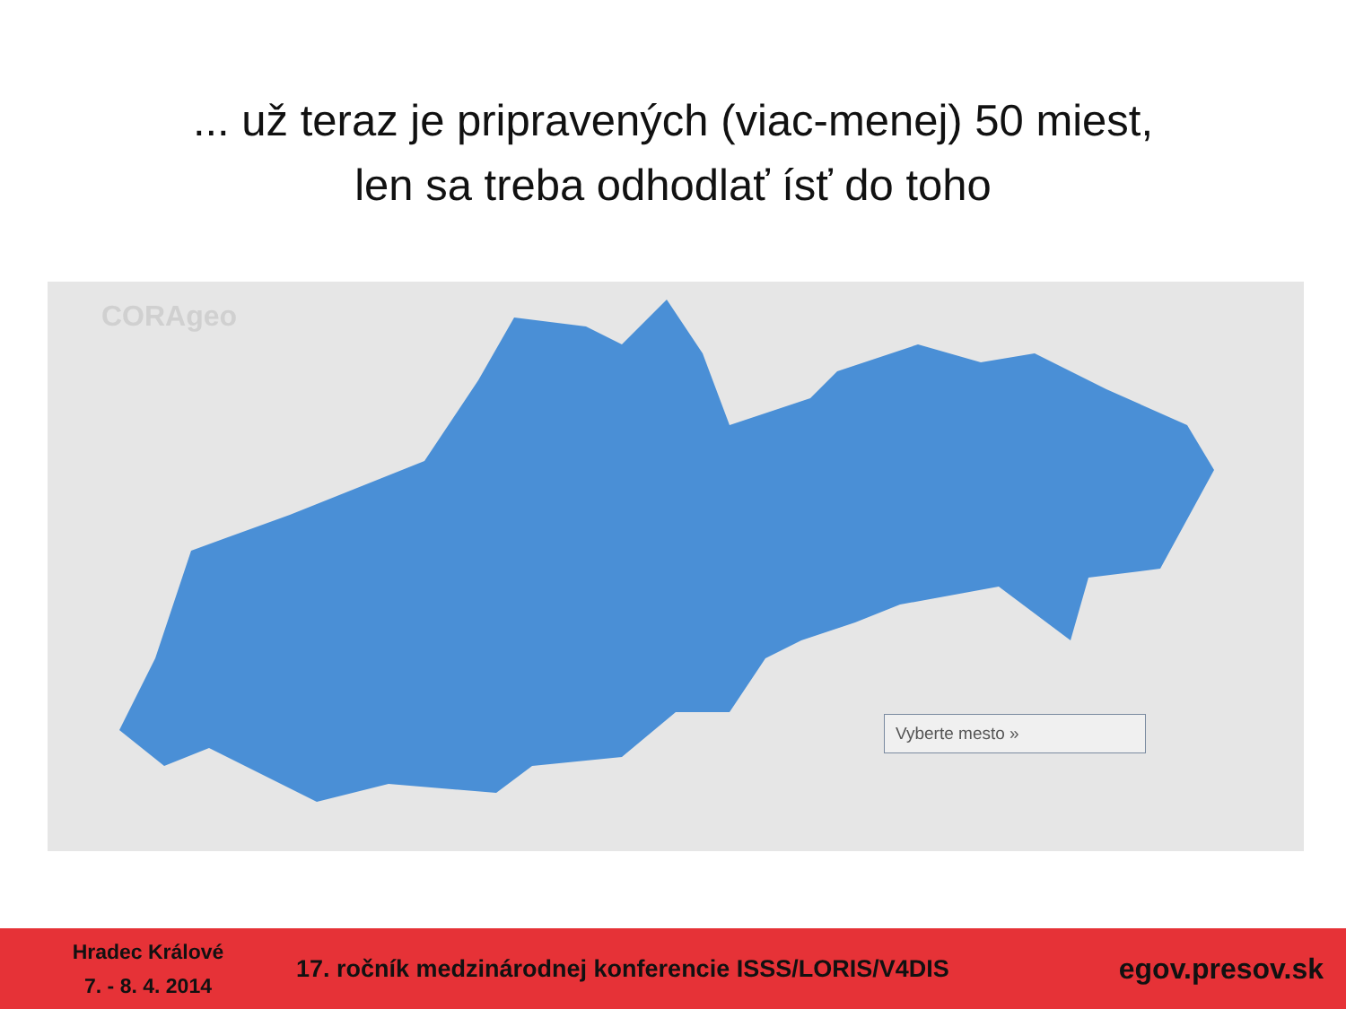... už teraz je pripravených (viac-menej) 50 miest,
len sa treba odhodlať ísť do toho
CORAgeo
Vyberte mesto »
Hradec Králové
7. - 8. 4. 2014
17. ročník medzinárodnej konferencie ISSS/LORIS/V4DIS
egov.presov.sk